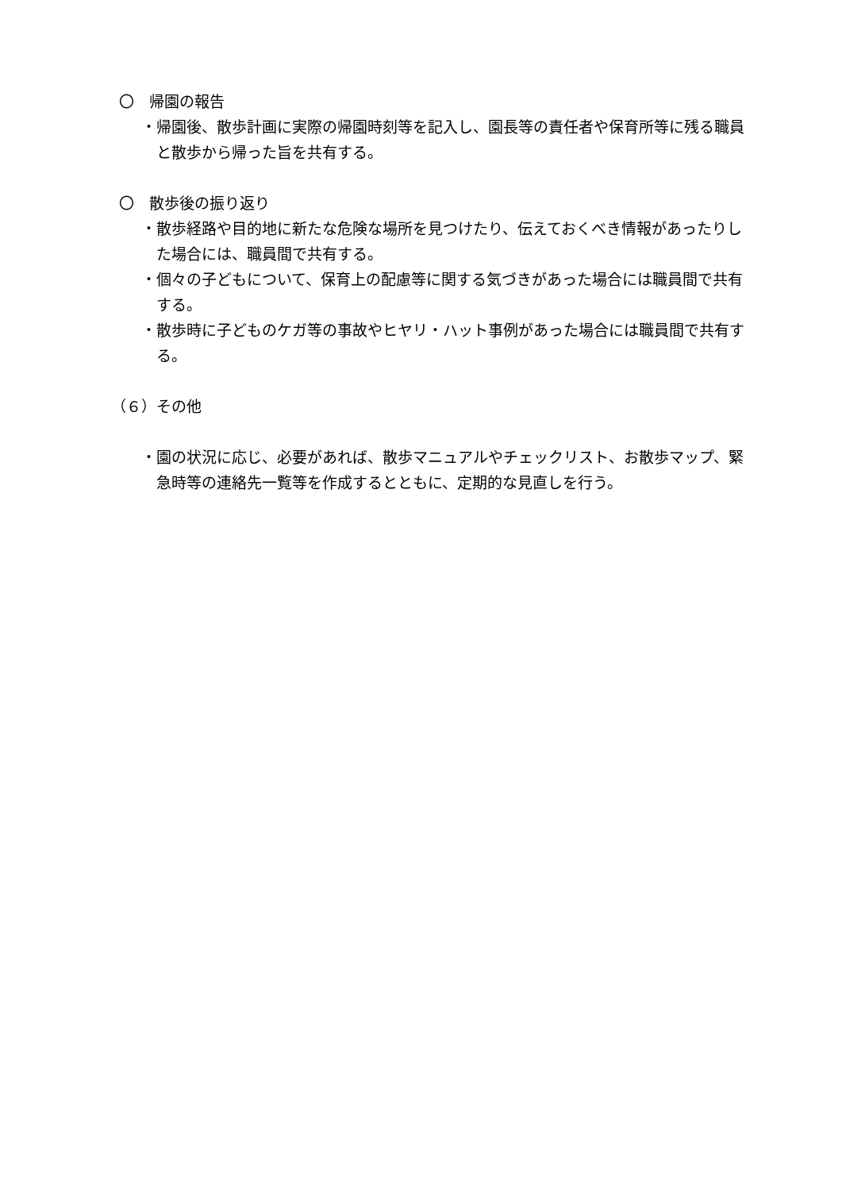〇　帰園の報告
・帰園後、散歩計画に実際の帰園時刻等を記入し、園長等の責任者や保育所等に残る職員と散歩から帰った旨を共有する。
〇　散歩後の振り返り
・散歩経路や目的地に新たな危険な場所を見つけたり、伝えておくべき情報があったりした場合には、職員間で共有する。
・個々の子どもについて、保育上の配慮等に関する気づきがあった場合には職員間で共有する。
・散歩時に子どものケガ等の事故やヒヤリ・ハット事例があった場合には職員間で共有する。
（６）その他
・園の状況に応じ、必要があれば、散歩マニュアルやチェックリスト、お散歩マップ、緊急時等の連絡先一覧等を作成するとともに、定期的な見直しを行う。